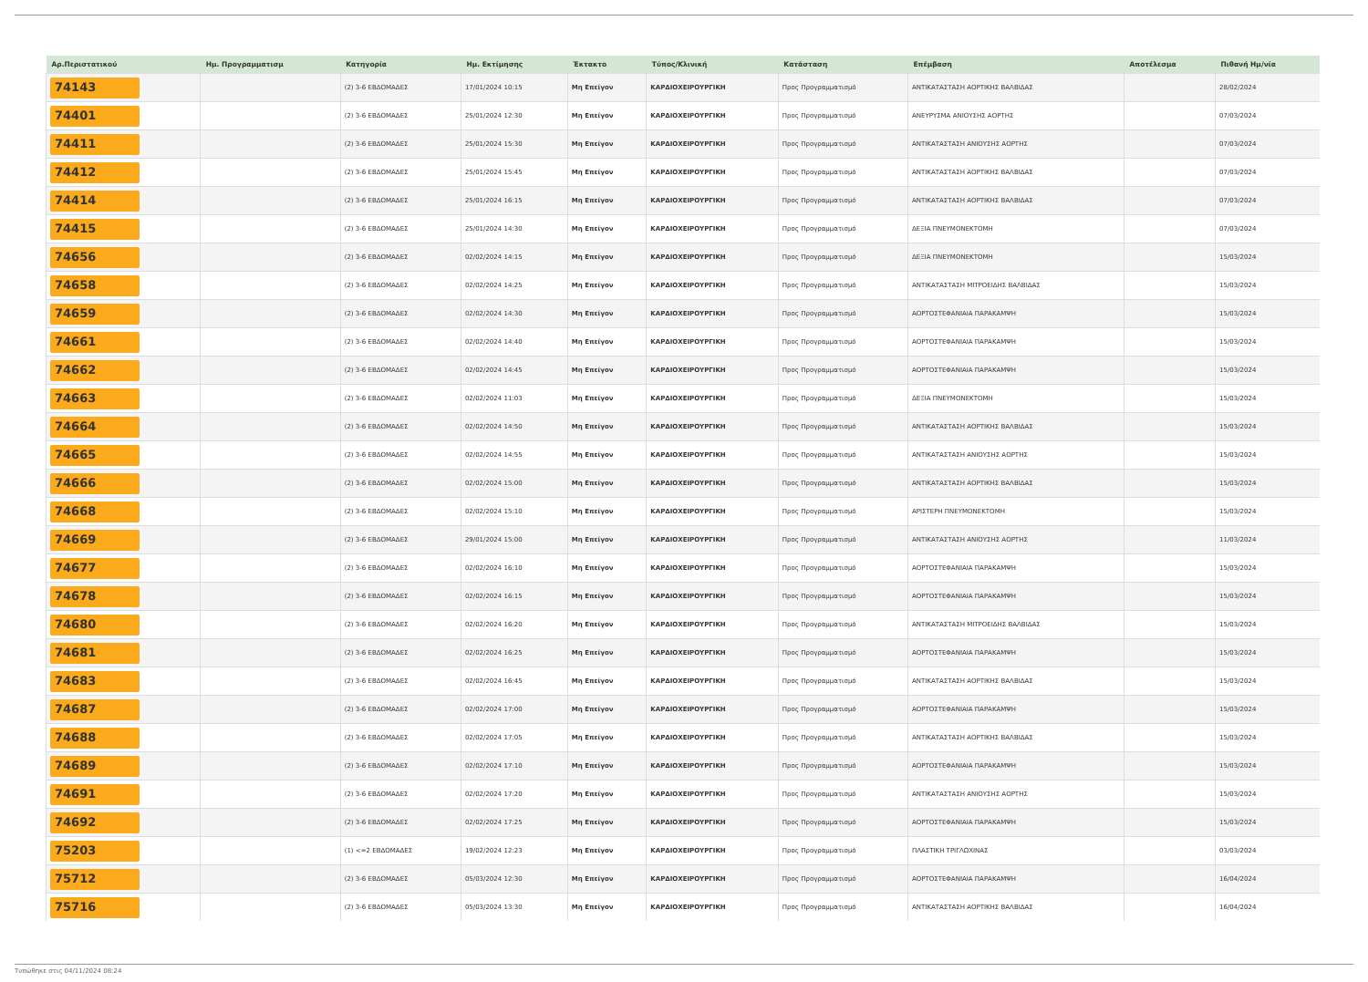| Αρ.Περιστατικού | Ημ. Προγραμματισμ | Κατηγορία | Ημ. Εκτίμησης | Έκτακτο | Τύπος/Κλινική | Κατάσταση | Επέμβαση | Αποτέλεσμα | Πιθανή Ημ/νία |
| --- | --- | --- | --- | --- | --- | --- | --- | --- | --- |
| 74143 | | (2) 3-6 ΕΒΔΟΜΑΔΕΣ | 17/01/2024 10:15 | Μη Επείγον | ΚΑΡΔΙΟΧΕΙΡΟΥΡΓΙΚΗ | Προς Προγραμματισμό | ΑΝΤΙΚΑΤΑΣΤΑΣΗ ΑΟΡΤΙΚΗΣ ΒΑΛΒΙΔΑΣ | | 28/02/2024 |
| 74401 | | (2) 3-6 ΕΒΔΟΜΑΔΕΣ | 25/01/2024 12:30 | Μη Επείγον | ΚΑΡΔΙΟΧΕΙΡΟΥΡΓΙΚΗ | Προς Προγραμματισμό | ΑΝΕΥΡΥΣΜΑ ΑΝΙΟΥΣΗΣ ΑΟΡΤΗΣ | | 07/03/2024 |
| 74411 | | (2) 3-6 ΕΒΔΟΜΑΔΕΣ | 25/01/2024 15:30 | Μη Επείγον | ΚΑΡΔΙΟΧΕΙΡΟΥΡΓΙΚΗ | Προς Προγραμματισμό | ΑΝΤΙΚΑΤΑΣΤΑΣΗ ΑΝΙΟΥΣΗΣ ΑΟΡΤΗΣ | | 07/03/2024 |
| 74412 | | (2) 3-6 ΕΒΔΟΜΑΔΕΣ | 25/01/2024 15:45 | Μη Επείγον | ΚΑΡΔΙΟΧΕΙΡΟΥΡΓΙΚΗ | Προς Προγραμματισμό | ΑΝΤΙΚΑΤΑΣΤΑΣΗ ΑΟΡΤΙΚΗΣ ΒΑΛΒΙΔΑΣ | | 07/03/2024 |
| 74414 | | (2) 3-6 ΕΒΔΟΜΑΔΕΣ | 25/01/2024 16:15 | Μη Επείγον | ΚΑΡΔΙΟΧΕΙΡΟΥΡΓΙΚΗ | Προς Προγραμματισμό | ΑΝΤΙΚΑΤΑΣΤΑΣΗ ΑΟΡΤΙΚΗΣ ΒΑΛΒΙΔΑΣ | | 07/03/2024 |
| 74415 | | (2) 3-6 ΕΒΔΟΜΑΔΕΣ | 25/01/2024 14:30 | Μη Επείγον | ΚΑΡΔΙΟΧΕΙΡΟΥΡΓΙΚΗ | Προς Προγραμματισμό | ΔΕΞΙΑ ΠΝΕΥΜΟΝΕΚΤΟΜΗ | | 07/03/2024 |
| 74656 | | (2) 3-6 ΕΒΔΟΜΑΔΕΣ | 02/02/2024 14:15 | Μη Επείγον | ΚΑΡΔΙΟΧΕΙΡΟΥΡΓΙΚΗ | Προς Προγραμματισμό | ΔΕΞΙΑ ΠΝΕΥΜΟΝΕΚΤΟΜΗ | | 15/03/2024 |
| 74658 | | (2) 3-6 ΕΒΔΟΜΑΔΕΣ | 02/02/2024 14:25 | Μη Επείγον | ΚΑΡΔΙΟΧΕΙΡΟΥΡΓΙΚΗ | Προς Προγραμματισμό | ΑΝΤΙΚΑΤΑΣΤΑΣΗ ΜΙΤΡΟΕΙΔΗΣ ΒΑΛΒΙΔΑΣ | | 15/03/2024 |
| 74659 | | (2) 3-6 ΕΒΔΟΜΑΔΕΣ | 02/02/2024 14:30 | Μη Επείγον | ΚΑΡΔΙΟΧΕΙΡΟΥΡΓΙΚΗ | Προς Προγραμματισμό | ΑΟΡΤΟΣΤΕΦΑΝΙΑΙΑ ΠΑΡΑΚΑΜΨΗ | | 15/03/2024 |
| 74661 | | (2) 3-6 ΕΒΔΟΜΑΔΕΣ | 02/02/2024 14:40 | Μη Επείγον | ΚΑΡΔΙΟΧΕΙΡΟΥΡΓΙΚΗ | Προς Προγραμματισμό | ΑΟΡΤΟΣΤΕΦΑΝΙΑΙΑ ΠΑΡΑΚΑΜΨΗ | | 15/03/2024 |
| 74662 | | (2) 3-6 ΕΒΔΟΜΑΔΕΣ | 02/02/2024 14:45 | Μη Επείγον | ΚΑΡΔΙΟΧΕΙΡΟΥΡΓΙΚΗ | Προς Προγραμματισμό | ΑΟΡΤΟΣΤΕΦΑΝΙΑΙΑ ΠΑΡΑΚΑΜΨΗ | | 15/03/2024 |
| 74663 | | (2) 3-6 ΕΒΔΟΜΑΔΕΣ | 02/02/2024 11:03 | Μη Επείγον | ΚΑΡΔΙΟΧΕΙΡΟΥΡΓΙΚΗ | Προς Προγραμματισμό | ΔΕΞΙΑ ΠΝΕΥΜΟΝΕΚΤΟΜΗ | | 15/03/2024 |
| 74664 | | (2) 3-6 ΕΒΔΟΜΑΔΕΣ | 02/02/2024 14:50 | Μη Επείγον | ΚΑΡΔΙΟΧΕΙΡΟΥΡΓΙΚΗ | Προς Προγραμματισμό | ΑΝΤΙΚΑΤΑΣΤΑΣΗ ΑΟΡΤΙΚΗΣ ΒΑΛΒΙΔΑΣ | | 15/03/2024 |
| 74665 | | (2) 3-6 ΕΒΔΟΜΑΔΕΣ | 02/02/2024 14:55 | Μη Επείγον | ΚΑΡΔΙΟΧΕΙΡΟΥΡΓΙΚΗ | Προς Προγραμματισμό | ΑΝΤΙΚΑΤΑΣΤΑΣΗ ΑΝΙΟΥΣΗΣ ΑΟΡΤΗΣ | | 15/03/2024 |
| 74666 | | (2) 3-6 ΕΒΔΟΜΑΔΕΣ | 02/02/2024 15:00 | Μη Επείγον | ΚΑΡΔΙΟΧΕΙΡΟΥΡΓΙΚΗ | Προς Προγραμματισμό | ΑΝΤΙΚΑΤΑΣΤΑΣΗ ΑΟΡΤΙΚΗΣ ΒΑΛΒΙΔΑΣ | | 15/03/2024 |
| 74668 | | (2) 3-6 ΕΒΔΟΜΑΔΕΣ | 02/02/2024 15:10 | Μη Επείγον | ΚΑΡΔΙΟΧΕΙΡΟΥΡΓΙΚΗ | Προς Προγραμματισμό | ΑΡΙΣΤΕΡΗ ΠΝΕΥΜΟΝΕΚΤΟΜΗ | | 15/03/2024 |
| 74669 | | (2) 3-6 ΕΒΔΟΜΑΔΕΣ | 29/01/2024 15:00 | Μη Επείγον | ΚΑΡΔΙΟΧΕΙΡΟΥΡΓΙΚΗ | Προς Προγραμματισμό | ΑΝΤΙΚΑΤΑΣΤΑΣΗ ΑΝΙΟΥΣΗΣ ΑΟΡΤΗΣ | | 11/03/2024 |
| 74677 | | (2) 3-6 ΕΒΔΟΜΑΔΕΣ | 02/02/2024 16:10 | Μη Επείγον | ΚΑΡΔΙΟΧΕΙΡΟΥΡΓΙΚΗ | Προς Προγραμματισμό | ΑΟΡΤΟΣΤΕΦΑΝΙΑΙΑ ΠΑΡΑΚΑΜΨΗ | | 15/03/2024 |
| 74678 | | (2) 3-6 ΕΒΔΟΜΑΔΕΣ | 02/02/2024 16:15 | Μη Επείγον | ΚΑΡΔΙΟΧΕΙΡΟΥΡΓΙΚΗ | Προς Προγραμματισμό | ΑΟΡΤΟΣΤΕΦΑΝΙΑΙΑ ΠΑΡΑΚΑΜΨΗ | | 15/03/2024 |
| 74680 | | (2) 3-6 ΕΒΔΟΜΑΔΕΣ | 02/02/2024 16:20 | Μη Επείγον | ΚΑΡΔΙΟΧΕΙΡΟΥΡΓΙΚΗ | Προς Προγραμματισμό | ΑΝΤΙΚΑΤΑΣΤΑΣΗ ΜΙΤΡΟΕΙΔΗΣ ΒΑΛΒΙΔΑΣ | | 15/03/2024 |
| 74681 | | (2) 3-6 ΕΒΔΟΜΑΔΕΣ | 02/02/2024 16:25 | Μη Επείγον | ΚΑΡΔΙΟΧΕΙΡΟΥΡΓΙΚΗ | Προς Προγραμματισμό | ΑΟΡΤΟΣΤΕΦΑΝΙΑΙΑ ΠΑΡΑΚΑΜΨΗ | | 15/03/2024 |
| 74683 | | (2) 3-6 ΕΒΔΟΜΑΔΕΣ | 02/02/2024 16:45 | Μη Επείγον | ΚΑΡΔΙΟΧΕΙΡΟΥΡΓΙΚΗ | Προς Προγραμματισμό | ΑΝΤΙΚΑΤΑΣΤΑΣΗ ΑΟΡΤΙΚΗΣ ΒΑΛΒΙΔΑΣ | | 15/03/2024 |
| 74687 | | (2) 3-6 ΕΒΔΟΜΑΔΕΣ | 02/02/2024 17:00 | Μη Επείγον | ΚΑΡΔΙΟΧΕΙΡΟΥΡΓΙΚΗ | Προς Προγραμματισμό | ΑΟΡΤΟΣΤΕΦΑΝΙΑΙΑ ΠΑΡΑΚΑΜΨΗ | | 15/03/2024 |
| 74688 | | (2) 3-6 ΕΒΔΟΜΑΔΕΣ | 02/02/2024 17:05 | Μη Επείγον | ΚΑΡΔΙΟΧΕΙΡΟΥΡΓΙΚΗ | Προς Προγραμματισμό | ΑΝΤΙΚΑΤΑΣΤΑΣΗ ΑΟΡΤΙΚΗΣ ΒΑΛΒΙΔΑΣ | | 15/03/2024 |
| 74689 | | (2) 3-6 ΕΒΔΟΜΑΔΕΣ | 02/02/2024 17:10 | Μη Επείγον | ΚΑΡΔΙΟΧΕΙΡΟΥΡΓΙΚΗ | Προς Προγραμματισμό | ΑΟΡΤΟΣΤΕΦΑΝΙΑΙΑ ΠΑΡΑΚΑΜΨΗ | | 15/03/2024 |
| 74691 | | (2) 3-6 ΕΒΔΟΜΑΔΕΣ | 02/02/2024 17:20 | Μη Επείγον | ΚΑΡΔΙΟΧΕΙΡΟΥΡΓΙΚΗ | Προς Προγραμματισμό | ΑΝΤΙΚΑΤΑΣΤΑΣΗ ΑΝΙΟΥΣΗΣ ΑΟΡΤΗΣ | | 15/03/2024 |
| 74692 | | (2) 3-6 ΕΒΔΟΜΑΔΕΣ | 02/02/2024 17:25 | Μη Επείγον | ΚΑΡΔΙΟΧΕΙΡΟΥΡΓΙΚΗ | Προς Προγραμματισμό | ΑΟΡΤΟΣΤΕΦΑΝΙΑΙΑ ΠΑΡΑΚΑΜΨΗ | | 15/03/2024 |
| 75203 | | (1) <=2 ΕΒΔΟΜΑΔΕΣ | 19/02/2024 12:23 | Μη Επείγον | ΚΑΡΔΙΟΧΕΙΡΟΥΡΓΙΚΗ | Προς Προγραμματισμό | ΠΛΑΣΤΙΚΗ ΤΡΙΓΛΩΧΙΝΑΣ | | 03/03/2024 |
| 75712 | | (2) 3-6 ΕΒΔΟΜΑΔΕΣ | 05/03/2024 12:30 | Μη Επείγον | ΚΑΡΔΙΟΧΕΙΡΟΥΡΓΙΚΗ | Προς Προγραμματισμό | ΑΟΡΤΟΣΤΕΦΑΝΙΑΙΑ ΠΑΡΑΚΑΜΨΗ | | 16/04/2024 |
| 75716 | | (2) 3-6 ΕΒΔΟΜΑΔΕΣ | 05/03/2024 13:30 | Μη Επείγον | ΚΑΡΔΙΟΧΕΙΡΟΥΡΓΙΚΗ | Προς Προγραμματισμό | ΑΝΤΙΚΑΤΑΣΤΑΣΗ ΑΟΡΤΙΚΗΣ ΒΑΛΒΙΔΑΣ | | 16/04/2024 |
Τυπώθηκε στις 04/11/2024 08:24